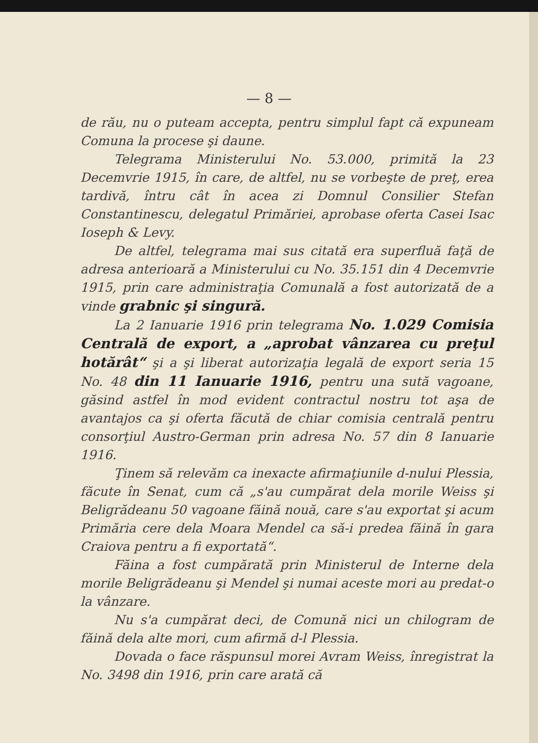— 8 —
de rău, nu o puteam accepta, pentru simplul fapt că expuneam Comuna la procese şi daune.
Telegrama Ministerului No. 53.000, primită la 23 Decemvrie 1915, în care, de altfel, nu se vorbeşte de preţ, erea tardivă, întru cât în acea zi Domnul Consilier Stefan Constantinescu, delegatul Primăriei, aprobase oferta Casei Isac Ioseph & Levy.
De altfel, telegrama mai sus citată era superfluă faţă de adresa anterioară a Ministerului cu No. 35.151 din 4 Decemvrie 1915, prin care administraţia Comunală a fost autorizată de a vinde grabnic şi singură.
La 2 Ianuarie 1916 prin telegrama No. 1.029 Comisia Centrală de export, a „aprobat vânzarea cu preţul hotărât“ şi a şi liberat autorizaţia legală de export seria 15 No. 48 din 11 Ianuarie 1916, pentru una sută vagoane, găsind astfel în mod evident contractul nostru tot aşa de avantajos ca şi oferta făcută de chiar comisia centrală pentru consorţiul Austro-German prin adresa No. 57 din 8 Ianuarie 1916.
Ţinem să relevăm ca inexacte afirmaţiunile d-nului Plessia, făcute în Senat, cum că „s'au cumpărat dela morile Weiss şi Beligrădeanu 50 vagoane făină nouă, care s'au exportat şi acum Primăria cere dela Moara Mendel ca să-i predea făină în gara Craiova pentru a fi exportată“.
Făina a fost cumpărată prin Ministerul de Interne dela morile Beligrădeanu şi Mendel şi numai aceste mori au predat-o la vânzare.
Nu s'a cumpărat deci, de Comună nici un chilogram de făină dela alte mori, cum afirmă d-l Plessia.
Dovada o face răspunsul morei Avram Weiss, înregistrat la No. 3498 din 1916, prin care arată că